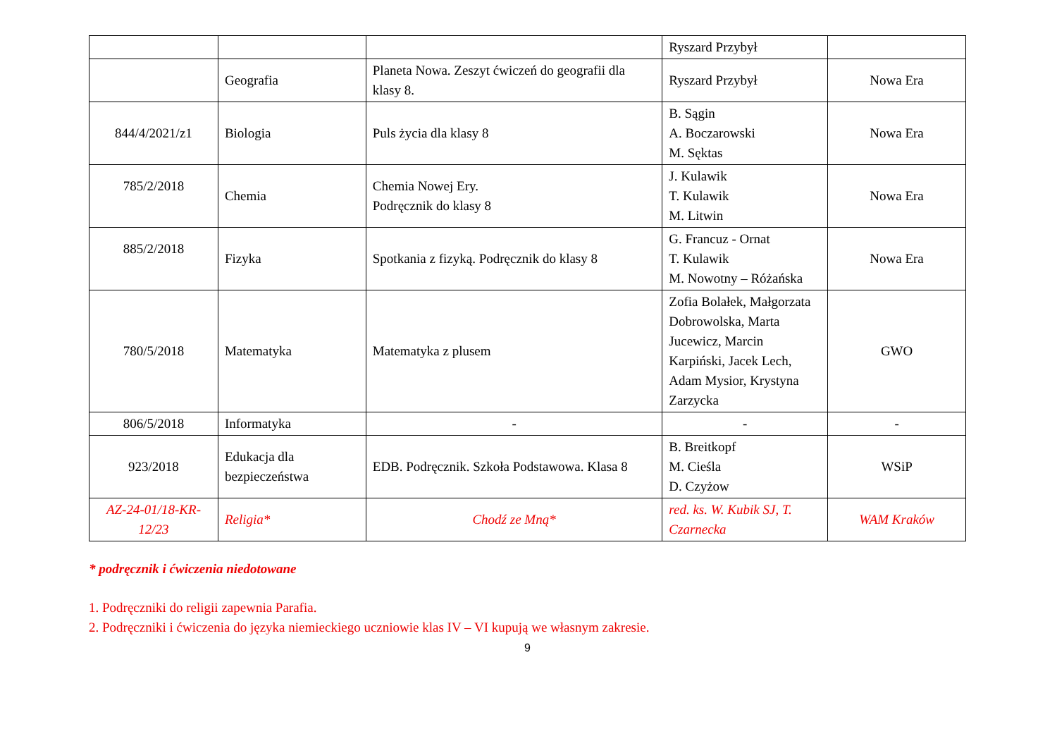| | | | Ryszard Przybył | |
| | Geografia | Planeta Nowa. Zeszyt ćwiczeń do geografii dla klasy 8. | Ryszard Przybył | Nowa Era |
| 844/4/2021/z1 | Biologia | Puls życia dla klasy 8 | B. Sągin A. Boczarowski M. Sęktas | Nowa Era |
| 785/2/2018 | Chemia | Chemia Nowej Ery. Podręcznik do klasy 8 | J. Kulawik T. Kulawik M. Litwin | Nowa Era |
| 885/2/2018 | Fizyka | Spotkania z fizyką. Podręcznik do klasy 8 | G. Francuz - Ornat T. Kulawik M. Nowotny – Różańska | Nowa Era |
| 780/5/2018 | Matematyka | Matematyka z plusem | Zofia Bolałek, Małgorzata Dobrowolska, Marta Jucewicz, Marcin Karpiński, Jacek Lech, Adam Mysior, Krystyna Zarzycka | GWO |
| 806/5/2018 | Informatyka | - | - | - |
| 923/2018 | Edukacja dla bezpieczeństwa | EDB. Podręcznik. Szkoła Podstawowa. Klasa 8 | B. Breitkopf M. Cieśla D. Czyżow | WSiP |
| AZ-24-01/18-KR-12/23 | Religia* | Chodź ze Mną* | red. ks. W. Kubik SJ, T. Czarnecka | WAM Kraków |
* podręcznik i ćwiczenia niedotowane
1. Podręczniki do religii zapewnia Parafia.
2. Podręczniki i ćwiczenia do języka niemieckiego uczniowie klas IV – VI kupują we własnym zakresie.
9